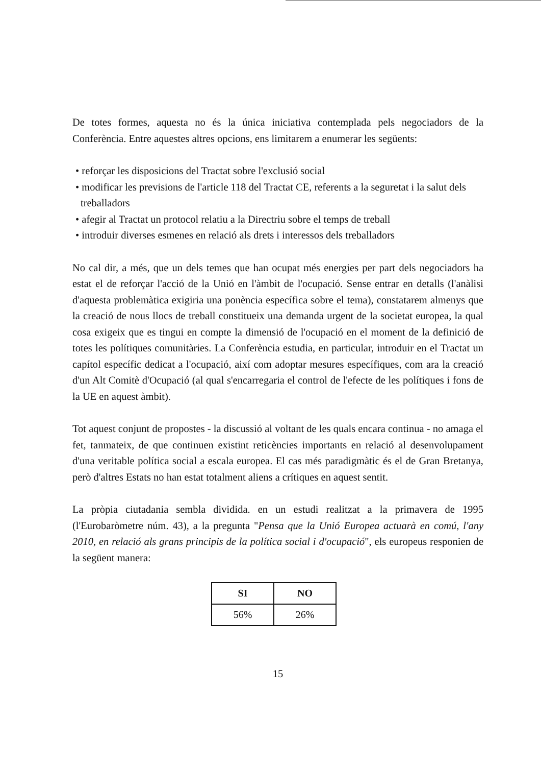De totes formes, aquesta no és la única iniciativa contemplada pels negociadors de la Conferència. Entre aquestes altres opcions, ens limitarem a enumerar les següents:
• reforçar les disposicions del Tractat sobre l'exclusió social
• modificar les previsions de l'article 118 del Tractat CE, referents a la seguretat i la salut dels treballadors
• afegir al Tractat un protocol relatiu a la Directriu sobre el temps de treball
• introduir diverses esmenes en relació als drets i interessos dels treballadors
No cal dir, a més, que un dels temes que han ocupat més energies per part dels negociadors ha estat el de reforçar l'acció de la Unió en l'àmbit de l'ocupació. Sense entrar en detalls (l'anàlisi d'aquesta problemàtica exigiria una ponència específica sobre el tema), constatarem almenys que la creació de nous llocs de treball constitueix una demanda urgent de la societat europea, la qual cosa exigeix que es tingui en compte la dimensió de l'ocupació en el moment de la definició de totes les polítiques comunitàries. La Conferència estudia, en particular, introduir en el Tractat un capítol específic dedicat a l'ocupació, així com adoptar mesures específiques, com ara la creació d'un Alt Comitè d'Ocupació (al qual s'encarregaria el control de l'efecte de les polítiques i fons de la UE en aquest àmbit).
Tot aquest conjunt de propostes - la discussió al voltant de les quals encara continua - no amaga el fet, tanmateix, de que continuen existint reticències importants en relació al desenvolupament d'una veritable política social a escala europea. El cas més paradigmàtic és el de Gran Bretanya, però d'altres Estats no han estat totalment aliens a crítiques en aquest sentit.
La pròpia ciutadania sembla dividida. en un estudi realitzat a la primavera de 1995 (l'Eurobaròmetre núm. 43), a la pregunta "Pensa que la Unió Europea actuarà en comú, l'any 2010, en relació als grans principis de la política social i d'ocupació", els europeus responien de la següent manera:
| SI | NO |
| --- | --- |
| 56% | 26% |
15